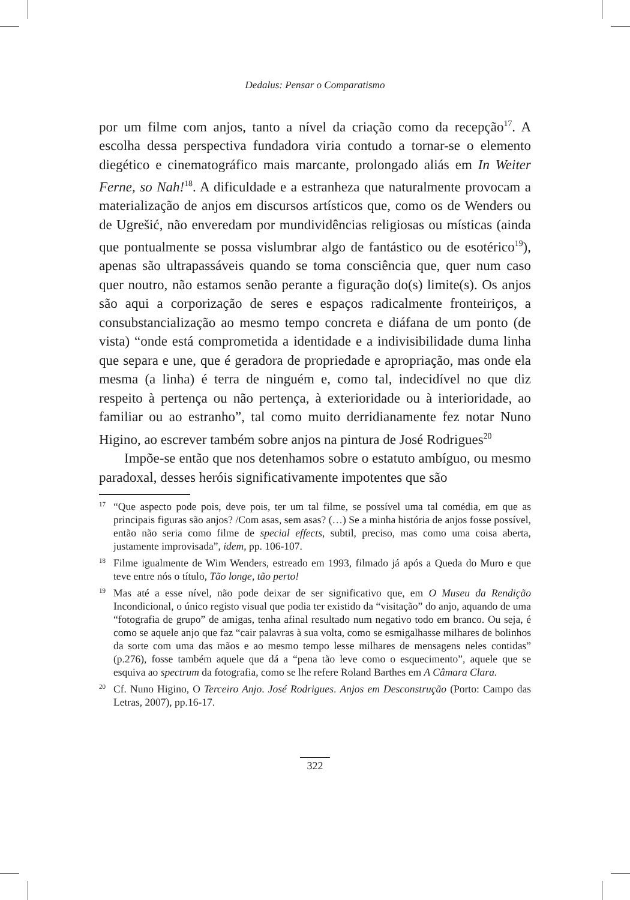Dedalus: Pensar o Comparatismo
por um filme com anjos, tanto a nível da criação como da recepção<sup>17</sup>. A escolha dessa perspectiva fundadora viria contudo a tornar-se o elemento diegético e cinematográfico mais marcante, prolongado aliás em In Weiter Ferne, so Nah!<sup>18</sup>. A dificuldade e a estranheza que naturalmente provocam a materialização de anjos em discursos artísticos que, como os de Wenders ou de Ugrešić, não enveredam por mundividências religiosas ou místicas (ainda que pontualmente se possa vislumbrar algo de fantástico ou de esotérico<sup>19</sup>), apenas são ultrapassáveis quando se toma consciência que, quer num caso quer noutro, não estamos senão perante a figuração do(s) limite(s). Os anjos são aqui a corporização de seres e espaços radicalmente fronteiriços, a consubstancialização ao mesmo tempo concreta e diáfana de um ponto (de vista) “onde está comprometida a identidade e a indivisibilidade duma linha que separa e une, que é geradora de propriedade e apropriação, mas onde ela mesma (a linha) é terra de ninguém e, como tal, indecidível no que diz respeito à pertença ou não pertença, à exterioridade ou à interioridade, ao familiar ou ao estranho”, tal como muito derridianamente fez notar Nuno Higino, ao escrever também sobre anjos na pintura de José Rodrigues<sup>20</sup>
Impõe-se então que nos detenhamos sobre o estatuto ambíguo, ou mesmo paradoxal, desses heróis significativamente impotentes que são
17
“Que aspecto pode pois, deve pois, ter um tal filme, se possível uma tal comédia, em que as principais figuras são anjos? /Com asas, sem asas? (…) Se a minha história de anjos fosse possível, então não seria como filme de special effects, subtil, preciso, mas como uma coisa aberta, justamente improvisada”, idem, pp. 106-107.
18
Filme igualmente de Wim Wenders, estreado em 1993, filmado já após a Queda do Muro e que teve entre nós o título, Tão longe, tão perto!
19
Mas até a esse nível, não pode deixar de ser significativo que, em O Museu da Rendição Incondicional, o único registo visual que podia ter existido da “visitação” do anjo, aquando de uma “fotografia de grupo” de amigas, tenha afinal resultado num negativo todo em branco. Ou seja, é como se aquele anjo que faz “cair palavras à sua volta, como se esmigalhasse milhares de bolinhos da sorte com uma das mãos e ao mesmo tempo lesse milhares de mensagens neles contidas” (p.276), fosse também aquele que dá a “pena tão leve como o esquecimento”, aquele que se esquiva ao spectrum da fotografia, como se lhe refere Roland Barthes em A Câmara Clara.
20
Cf. Nuno Higino, O Terceiro Anjo. José Rodrigues. Anjos em Desconstrução (Porto: Campo das Letras, 2007), pp.16-17.
322